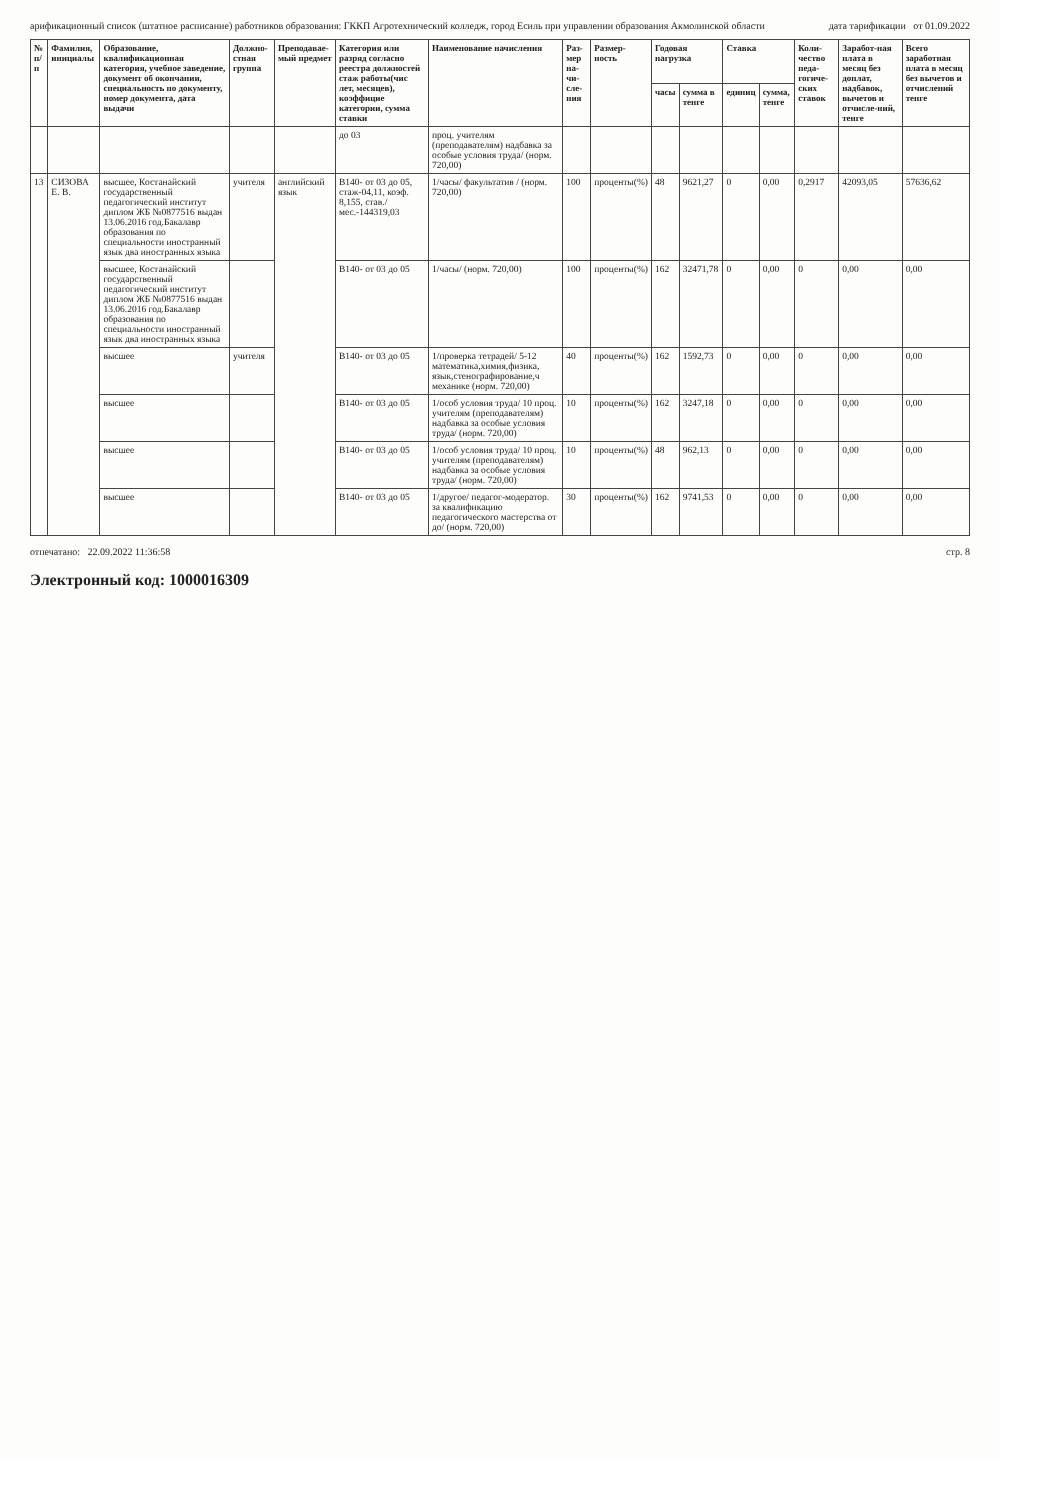арификационный список (штатное расписание) работников образования: ГККП Агротехнический колледж, город Есиль при управлении образования Акмолинской области дата тарификации от 01.09.2022
| № п/п | Фамилия, инициалы | Образование, квалификационная категория, учебное заведение, документ об окончании, специальность по документу, номер документа, дата выдачи | Должно-стная группа | Преподавае- мый предмет | Категория или разряд согласно реестра должностей стаж работы(чис лет, месяцев), коэффицие категории, сумма ставки | Наименование начисления | Раз-мер на-чи-сле-ния | Размер-ность | Годовая нагрузка | | Ставка | | Коли-чество педа-гогиче-ских ставок | Заработ-ная плата в месяц без доплат, надбавок, вычетов и отчисле-ний, тенге | Всего заработная плата в месяц без вычетов и отчислений тенге |
| --- | --- | --- | --- | --- | --- | --- | --- | --- | --- | --- | --- | --- | --- | --- | --- |
| | | | | | | | | | часы | сумма в тенге | единиц | сумма, тенге | | | |
| | | | | | до 03 | проц. учителям (преподавателям) надбавка за особые условия труда/ (норм. 720,00) | | | | | | | | | |
| 13 | СИЗОВА Е. В. | высшее, Костанайский государственный педагогический институт диплом ЖБ №0877516 выдан 13.06.2016 год.Бакалавр образования по специальности иностранный язык два иностранных языка | учителя | английский язык | В140- от 03 до 05, стаж-04,11, коэф. 8,155, став./мес.-144319,03 | 1/часы/ факультатив / (норм. 720,00) | 100 | проценты(%) | 48 | 9621,27 | 0 | 0,00 | 0,2917 | 42093,05 | 57636,62 |
| | | высшее, Костанайский государственный педагогический институт диплом ЖБ №0877516 выдан 13.06.2016 год.Бакалавр образования по специальности иностранный язык два иностранных языка | | | В140- от 03 до 05 | 1/часы/ (норм. 720,00) | 100 | проценты(%) | 162 | 32471,78 | 0 | 0,00 | 0 | 0,00 | 0,00 |
| | | высшее | учителя | | В140- от 03 до 05 | 1/проверка тетрадей/ 5-12 математика,химия,физика, язык,стенографирование,ч механике (норм. 720,00) | 40 | проценты(%) | 162 | 1592,73 | 0 | 0,00 | 0 | 0,00 | 0,00 |
| | | высшее | | | В140- от 03 до 05 | 1/особ условия труда/ 10 проц. учителям (преподавателям) надбавка за особые условия труда/ (норм. 720,00) | 10 | проценты(%) | 162 | 3247,18 | 0 | 0,00 | 0 | 0,00 | 0,00 |
| | | высшее | | | В140- от 03 до 05 | 1/особ условия труда/ 10 проц. учителям (преподавателям) надбавка за особые условия труда/ (норм. 720,00) | 10 | проценты(%) | 48 | 962,13 | 0 | 0,00 | 0 | 0,00 | 0,00 |
| | | высшее | | | В140- от 03 до 05 | 1/другое/ педагог-модератор. за квалификацию педагогического мастерства от до/ (норм. 720,00) | 30 | проценты(%) | 162 | 9741,53 | 0 | 0,00 | 0 | 0,00 | 0,00 |
отпечатано: 22.09.2022 11:36:58 стр. 8
Электронный код: 1000016309